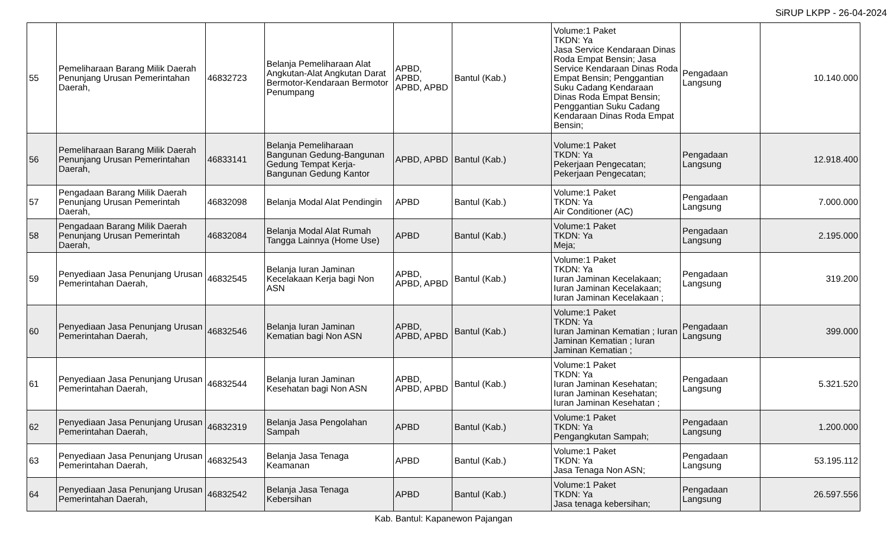SiRUP LKPP - 26-04-2024
| 55 | Pemeliharaan Barang Milik Daerah Penunjang Urusan Pemerintahan Daerah, | 46832723 | Belanja Pemeliharaan Alat Angkutan-Alat Angkutan Darat Bermotor-Kendaraan Bermotor Penumpang | APBD, APBD, APBD, APBD | Bantul (Kab.) | Volume:1 Paket TKDN: Ya Jasa Service Kendaraan Dinas Roda Empat Bensin; Jasa Service Kendaraan Dinas Roda Empat Bensin; Penggantian Suku Cadang Kendaraan Dinas Roda Empat Bensin; Penggantian Suku Cadang Kendaraan Dinas Roda Empat Bensin; | Pengadaan Langsung | 10.140.000 |
| 56 | Pemeliharaan Barang Milik Daerah Penunjang Urusan Pemerintahan Daerah, | 46833141 | Belanja Pemeliharaan Bangunan Gedung-Bangunan Gedung Tempat Kerja-Bangunan Gedung Kantor | APBD, APBD | Bantul (Kab.) | Volume:1 Paket TKDN: Ya Pekerjaan Pengecatan; Pekerjaan Pengecatan; | Pengadaan Langsung | 12.918.400 |
| 57 | Pengadaan Barang Milik Daerah Penunjang Urusan Pemerintah Daerah, | 46832098 | Belanja Modal Alat Pendingin | APBD | Bantul (Kab.) | Volume:1 Paket TKDN: Ya Air Conditioner (AC) | Pengadaan Langsung | 7.000.000 |
| 58 | Pengadaan Barang Milik Daerah Penunjang Urusan Pemerintah Daerah, | 46832084 | Belanja Modal Alat Rumah Tangga Lainnya (Home Use) | APBD | Bantul (Kab.) | Volume:1 Paket TKDN: Ya Meja; | Pengadaan Langsung | 2.195.000 |
| 59 | Penyediaan Jasa Penunjang Urusan Pemerintahan Daerah, | 46832545 | Belanja Iuran Jaminan Kecelakaan Kerja bagi Non ASN | APBD, APBD, APBD | Bantul (Kab.) | Volume:1 Paket TKDN: Ya Iuran Jaminan Kecelakaan; Iuran Jaminan Kecelakaan; Iuran Jaminan Kecelakaan ; | Pengadaan Langsung | 319.200 |
| 60 | Penyediaan Jasa Penunjang Urusan Pemerintahan Daerah, | 46832546 | Belanja Iuran Jaminan Kematian bagi Non ASN | APBD, APBD, APBD | Bantul (Kab.) | Volume:1 Paket TKDN: Ya Iuran Jaminan Kematian ; Iuran Jaminan Kematian ; Iuran Jaminan Kematian ; | Pengadaan Langsung | 399.000 |
| 61 | Penyediaan Jasa Penunjang Urusan Pemerintahan Daerah, | 46832544 | Belanja Iuran Jaminan Kesehatan bagi Non ASN | APBD, APBD, APBD | Bantul (Kab.) | Volume:1 Paket TKDN: Ya Iuran Jaminan Kesehatan; Iuran Jaminan Kesehatan; Iuran Jaminan Kesehatan ; | Pengadaan Langsung | 5.321.520 |
| 62 | Penyediaan Jasa Penunjang Urusan Pemerintahan Daerah, | 46832319 | Belanja Jasa Pengolahan Sampah | APBD | Bantul (Kab.) | Volume:1 Paket TKDN: Ya Pengangkutan Sampah; | Pengadaan Langsung | 1.200.000 |
| 63 | Penyediaan Jasa Penunjang Urusan Pemerintahan Daerah, | 46832543 | Belanja Jasa Tenaga Keamanan | APBD | Bantul (Kab.) | Volume:1 Paket TKDN: Ya Jasa Tenaga Non ASN; | Pengadaan Langsung | 53.195.112 |
| 64 | Penyediaan Jasa Penunjang Urusan Pemerintahan Daerah, | 46832542 | Belanja Jasa Tenaga Kebersihan | APBD | Bantul (Kab.) | Volume:1 Paket TKDN: Ya Jasa tenaga kebersihan; | Pengadaan Langsung | 26.597.556 |
Kab. Bantul: Kapanewon Pajangan